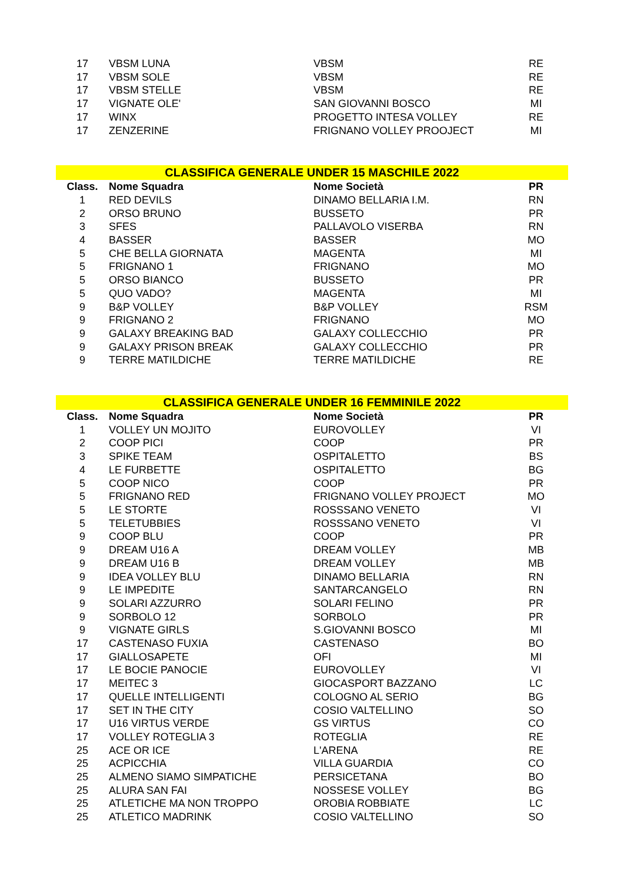| 17 | VBSM LUNA | VBSM | RE |
| 17 | VBSM SOLE | VBSM | RE |
| 17 | VBSM STELLE | VBSM | RE |
| 17 | VIGNATE OLE' | SAN GIOVANNI BOSCO | MI |
| 17 | WINX | PROGETTO INTESA VOLLEY | RE |
| 17 | ZENZERINE | FRIGNANO VOLLEY PROOJECT | MI |
CLASSIFICA GENERALE UNDER 15 MASCHILE 2022
| Class. | Nome Squadra | Nome Società | PR |
| --- | --- | --- | --- |
| 1 | RED DEVILS | DINAMO BELLARIA I.M. | RN |
| 2 | ORSO BRUNO | BUSSETO | PR |
| 3 | SFES | PALLAVOLO VISERBA | RN |
| 4 | BASSER | BASSER | MO |
| 5 | CHE BELLA GIORNATA | MAGENTA | MI |
| 5 | FRIGNANO 1 | FRIGNANO | MO |
| 5 | ORSO BIANCO | BUSSETO | PR |
| 5 | QUO VADO? | MAGENTA | MI |
| 9 | B&P VOLLEY | B&P VOLLEY | RSM |
| 9 | FRIGNANO 2 | FRIGNANO | MO |
| 9 | GALAXY BREAKING BAD | GALAXY COLLECCHIO | PR |
| 9 | GALAXY PRISON BREAK | GALAXY COLLECCHIO | PR |
| 9 | TERRE MATILDICHE | TERRE MATILDICHE | RE |
CLASSIFICA GENERALE UNDER 16 FEMMINILE 2022
| Class. | Nome Squadra | Nome Società | PR |
| --- | --- | --- | --- |
| 1 | VOLLEY UN MOJITO | EUROVOLLEY | VI |
| 2 | COOP PICI | COOP | PR |
| 3 | SPIKE TEAM | OSPITALETTO | BS |
| 4 | LE FURBETTE | OSPITALETTO | BG |
| 5 | COOP NICO | COOP | PR |
| 5 | FRIGNANO RED | FRIGNANO VOLLEY PROJECT | MO |
| 5 | LE STORTE | ROSSSANO VENETO | VI |
| 5 | TELETUBBIES | ROSSSANO VENETO | VI |
| 9 | COOP BLU | COOP | PR |
| 9 | DREAM U16 A | DREAM VOLLEY | MB |
| 9 | DREAM U16 B | DREAM VOLLEY | MB |
| 9 | IDEA VOLLEY BLU | DINAMO BELLARIA | RN |
| 9 | LE IMPEDITE | SANTARCANGELO | RN |
| 9 | SOLARI AZZURRO | SOLARI FELINO | PR |
| 9 | SORBOLO 12 | SORBOLO | PR |
| 9 | VIGNATE GIRLS | S.GIOVANNI BOSCO | MI |
| 17 | CASTENASO FUXIA | CASTENASO | BO |
| 17 | GIALLOSAPETE | OFI | MI |
| 17 | LE BOCIE PANOCIE | EUROVOLLEY | VI |
| 17 | MEITEC 3 | GIOCASPORT BAZZANO | LC |
| 17 | QUELLE INTELLIGENTI | COLOGNO AL SERIO | BG |
| 17 | SET IN THE CITY | COSIO VALTELLINO | SO |
| 17 | U16 VIRTUS VERDE | GS VIRTUS | CO |
| 17 | VOLLEY ROTEGLIA 3 | ROTEGLIA | RE |
| 25 | ACE OR ICE | L'ARENA | RE |
| 25 | ACPICCHIA | VILLA GUARDIA | CO |
| 25 | ALMENO SIAMO SIMPATICHE | PERSICETANA | BO |
| 25 | ALURA SAN FAI | NOSSESE VOLLEY | BG |
| 25 | ATLETICHE MA NON TROPPO | OROBIA ROBBIATE | LC |
| 25 | ATLETICO MADRINK | COSIO VALTELLINO | SO |